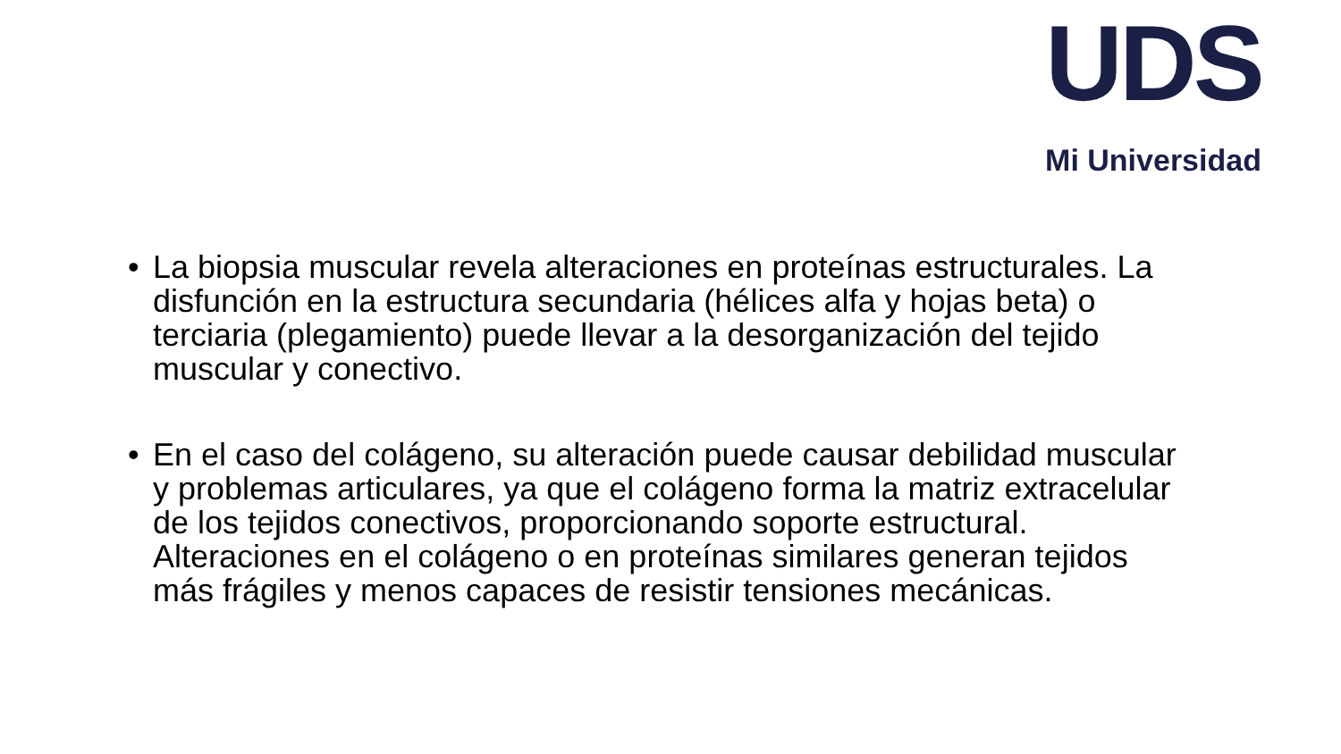UDS
Mi Universidad
• La biopsia muscular revela alteraciones en proteínas estructurales. La disfunción en la estructura secundaria (hélices alfa y hojas beta) o terciaria (plegamiento) puede llevar a la desorganización del tejido muscular y conectivo.
• En el caso del colágeno, su alteración puede causar debilidad muscular y problemas articulares, ya que el colágeno forma la matriz extracelular de los tejidos conectivos, proporcionando soporte estructural. Alteraciones en el colágeno o en proteínas similares generan tejidos más frágiles y menos capaces de resistir tensiones mecánicas.